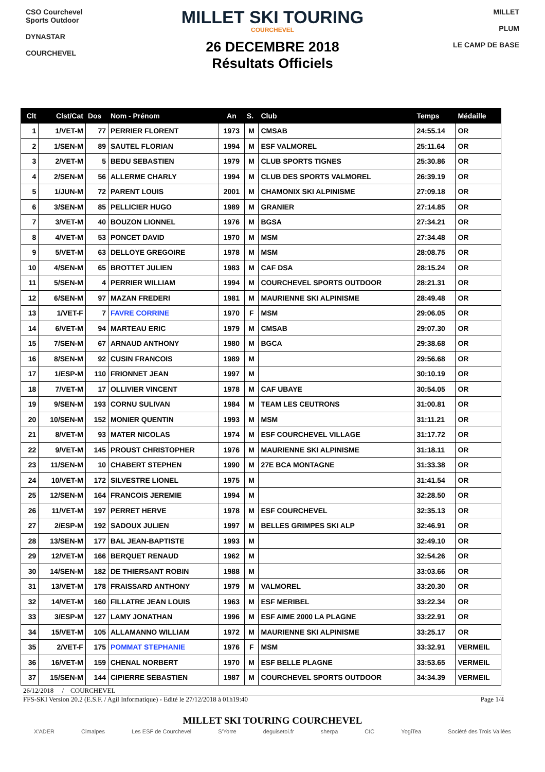CSO Courchevel Sports Outdoor
DYNASTAR
COURCHEVEL
MILLET SKI TOURING
COURCHEVEL
26 DECEMBRE 2018
Résultats Officiels
MILLET
PLUM
LE CAMP DE BASE
| Clt | Clst/Cat | Dos | Nom - Prénom | An | S. | Club | Temps | Médaille |
| --- | --- | --- | --- | --- | --- | --- | --- | --- |
| 1 | 1/VET-M | 77 | PERRIER FLORENT | 1973 | M | CMSAB | 24:55.14 | OR |
| 2 | 1/SEN-M | 89 | SAUTEL FLORIAN | 1994 | M | ESF VALMOREL | 25:11.64 | OR |
| 3 | 2/VET-M | 5 | BEDU SEBASTIEN | 1979 | M | CLUB SPORTS TIGNES | 25:30.86 | OR |
| 4 | 2/SEN-M | 56 | ALLERME CHARLY | 1994 | M | CLUB DES SPORTS VALMOREL | 26:39.19 | OR |
| 5 | 1/JUN-M | 72 | PARENT LOUIS | 2001 | M | CHAMONIX SKI ALPINISME | 27:09.18 | OR |
| 6 | 3/SEN-M | 85 | PELLICIER HUGO | 1989 | M | GRANIER | 27:14.85 | OR |
| 7 | 3/VET-M | 40 | BOUZON LIONNEL | 1976 | M | BGSA | 27:34.21 | OR |
| 8 | 4/VET-M | 53 | PONCET DAVID | 1970 | M | MSM | 27:34.48 | OR |
| 9 | 5/VET-M | 63 | DELLOYE GREGOIRE | 1978 | M | MSM | 28:08.75 | OR |
| 10 | 4/SEN-M | 65 | BROTTET JULIEN | 1983 | M | CAF DSA | 28:15.24 | OR |
| 11 | 5/SEN-M | 4 | PERRIER WILLIAM | 1994 | M | COURCHEVEL SPORTS OUTDOOR | 28:21.31 | OR |
| 12 | 6/SEN-M | 97 | MAZAN FREDERI | 1981 | M | MAURIENNE SKI ALPINISME | 28:49.48 | OR |
| 13 | 1/VET-F | 7 | FAVRE CORRINE | 1970 | F | MSM | 29:06.05 | OR |
| 14 | 6/VET-M | 94 | MARTEAU ERIC | 1979 | M | CMSAB | 29:07.30 | OR |
| 15 | 7/SEN-M | 67 | ARNAUD ANTHONY | 1980 | M | BGCA | 29:38.68 | OR |
| 16 | 8/SEN-M | 92 | CUSIN FRANCOIS | 1989 | M | | 29:56.68 | OR |
| 17 | 1/ESP-M | 110 | FRIONNET JEAN | 1997 | M | | 30:10.19 | OR |
| 18 | 7/VET-M | 17 | OLLIVIER VINCENT | 1978 | M | CAF UBAYE | 30:54.05 | OR |
| 19 | 9/SEN-M | 193 | CORNU SULIVAN | 1984 | M | TEAM LES CEUTRONS | 31:00.81 | OR |
| 20 | 10/SEN-M | 152 | MONIER QUENTIN | 1993 | M | MSM | 31:11.21 | OR |
| 21 | 8/VET-M | 93 | MATER NICOLAS | 1974 | M | ESF COURCHEVEL VILLAGE | 31:17.72 | OR |
| 22 | 9/VET-M | 145 | PROUST CHRISTOPHER | 1976 | M | MAURIENNE SKI ALPINISME | 31:18.11 | OR |
| 23 | 11/SEN-M | 10 | CHABERT STEPHEN | 1990 | M | 27E BCA MONTAGNE | 31:33.38 | OR |
| 24 | 10/VET-M | 172 | SILVESTRE LIONEL | 1975 | M | | 31:41.54 | OR |
| 25 | 12/SEN-M | 164 | FRANCOIS JEREMIE | 1994 | M | | 32:28.50 | OR |
| 26 | 11/VET-M | 197 | PERRET HERVE | 1978 | M | ESF COURCHEVEL | 32:35.13 | OR |
| 27 | 2/ESP-M | 192 | SADOUX JULIEN | 1997 | M | BELLES GRIMPES SKI ALP | 32:46.91 | OR |
| 28 | 13/SEN-M | 177 | BAL JEAN-BAPTISTE | 1993 | M | | 32:49.10 | OR |
| 29 | 12/VET-M | 166 | BERQUET RENAUD | 1962 | M | | 32:54.26 | OR |
| 30 | 14/SEN-M | 182 | DE THIERSANT ROBIN | 1988 | M | | 33:03.66 | OR |
| 31 | 13/VET-M | 178 | FRAISSARD ANTHONY | 1979 | M | VALMOREL | 33:20.30 | OR |
| 32 | 14/VET-M | 160 | FILLATRE JEAN LOUIS | 1963 | M | ESF MERIBEL | 33:22.34 | OR |
| 33 | 3/ESP-M | 127 | LAMY JONATHAN | 1996 | M | ESF AIME 2000 LA PLAGNE | 33:22.91 | OR |
| 34 | 15/VET-M | 105 | ALLAMANNO WILLIAM | 1972 | M | MAURIENNE SKI ALPINISME | 33:25.17 | OR |
| 35 | 2/VET-F | 175 | POMMAT STEPHANIE | 1976 | F | MSM | 33:32.91 | VERMEIL |
| 36 | 16/VET-M | 159 | CHENAL NORBERT | 1970 | M | ESF BELLE PLAGNE | 33:53.65 | VERMEIL |
| 37 | 15/SEN-M | 144 | CIPIERRE SEBASTIEN | 1987 | M | COURCHEVEL SPORTS OUTDOOR | 34:34.39 | VERMEIL |
26/12/2018 / COURCHEVEL
FFS-SKI Version 20.2 (E.S.F. / Agil Informatique) - Edité le 27/12/2018 à 01h19:40 Page 1/4
MILLET SKI TOURING COURCHEVEL
X'ADER Cimalpes Les ESF de Courchevel S'Yorre deguisetoi.fr sherpa CIC YogiTea Société des Trois Vallées